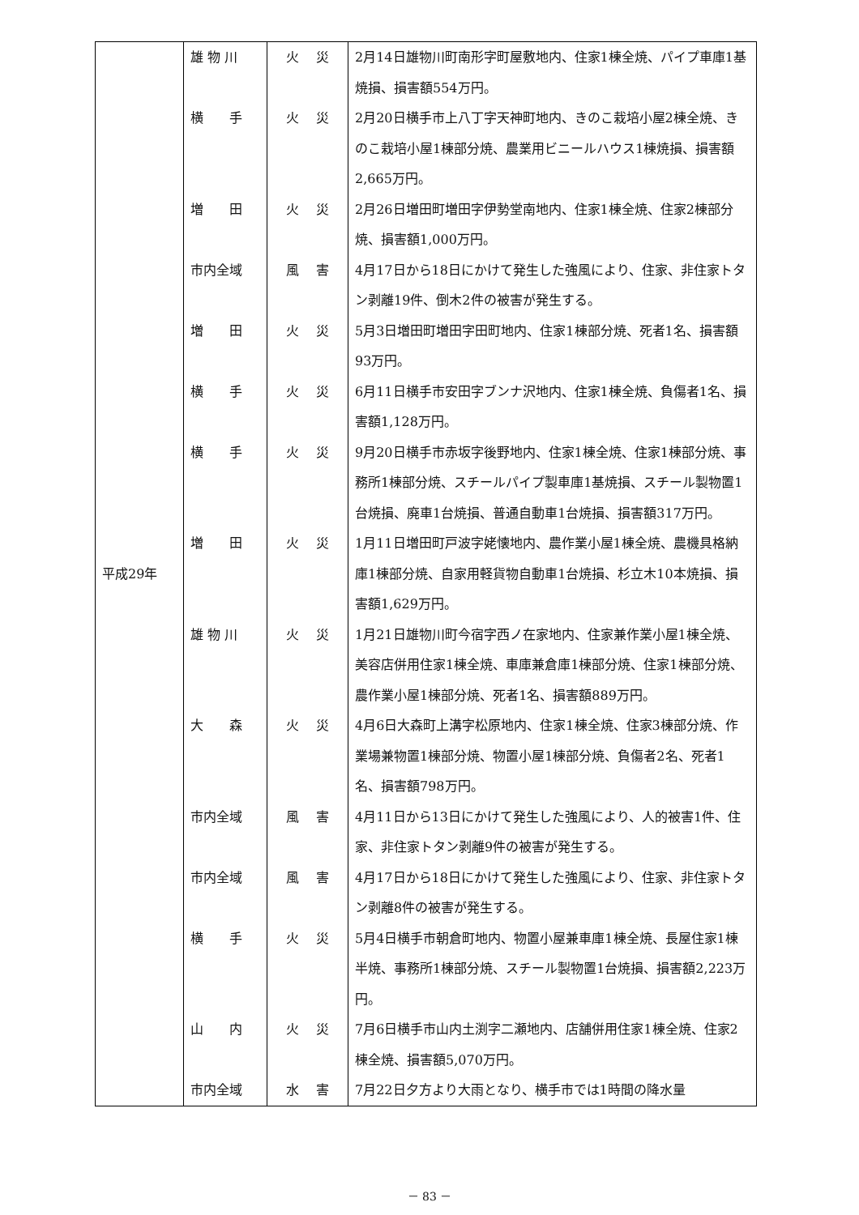| 平成29年 | 雄 物 川 | 火 災 | 2月14日雄物川町南形字町屋敷地内、住家1棟全焼、パイプ車庫1基焼損、損害額554万円。 |
| | 横 手 | 火 災 | 2月20日横手市上八丁字天神町地内、きのこ栽培小屋2棟全焼、きのこ栽培小屋1棟部分焼、農業用ビニールハウス1棟焼損、損害額2,665万円。 |
| | 増 田 | 火 災 | 2月26日増田町増田字伊勢堂南地内、住家1棟全焼、住家2棟部分焼、損害額1,000万円。 |
| | 市内全域 | 風 害 | 4月17日から18日にかけて発生した強風により、住家、非住家トタン剥離19件、倒木2件の被害が発生する。 |
| | 増 田 | 火 災 | 5月3日増田町増田字田町地内、住家1棟部分焼、死者1名、損害額93万円。 |
| | 横 手 | 火 災 | 6月11日横手市安田字ブンナ沢地内、住家1棟全焼、負傷者1名、損害額1,128万円。 |
| | 横 手 | 火 災 | 9月20日横手市赤坂字後野地内、住家1棟全焼、住家1棟部分焼、事務所1棟部分焼、スチールパイプ製車庫1基焼損、スチール製物置1台焼損、廃車1台焼損、普通自動車1台焼損、損害額317万円。 |
| | 増 田 | 火 災 | 1月11日増田町戸波字姥懐地内、農作業小屋1棟全焼、農機具格納庫1棟部分焼、自家用軽貨物自動車1台焼損、杉立木10本焼損、損害額1,629万円。 |
| | 雄 物 川 | 火 災 | 1月21日雄物川町今宿字西ノ在家地内、住家兼作業小屋1棟全焼、美容店併用住家1棟全焼、車庫兼倉庫1棟部分焼、住家1棟部分焼、農作業小屋1棟部分焼、死者1名、損害額889万円。 |
| | 大 森 | 火 災 | 4月6日大森町上溝字松原地内、住家1棟全焼、住家3棟部分焼、作業場兼物置1棟部分焼、物置小屋1棟部分焼、負傷者2名、死者1名、損害額798万円。 |
| | 市内全域 | 風 害 | 4月11日から13日にかけて発生した強風により、人的被害1件、住家、非住家トタン剥離9件の被害が発生する。 |
| | 市内全域 | 風 害 | 4月17日から18日にかけて発生した強風により、住家、非住家トタン剥離8件の被害が発生する。 |
| | 横 手 | 火 災 | 5月4日横手市朝倉町地内、物置小屋兼車庫1棟全焼、長屋住家1棟半焼、事務所1棟部分焼、スチール製物置1台焼損、損害額2,223万円。 |
| | 山 内 | 火 災 | 7月6日横手市山内土渕字二瀬地内、店舗併用住家1棟全焼、住家2棟全焼、損害額5,070万円。 |
| | 市内全域 | 水 害 | 7月22日夕方より大雨となり、横手市では1時間の降水量 |
－ 83 －